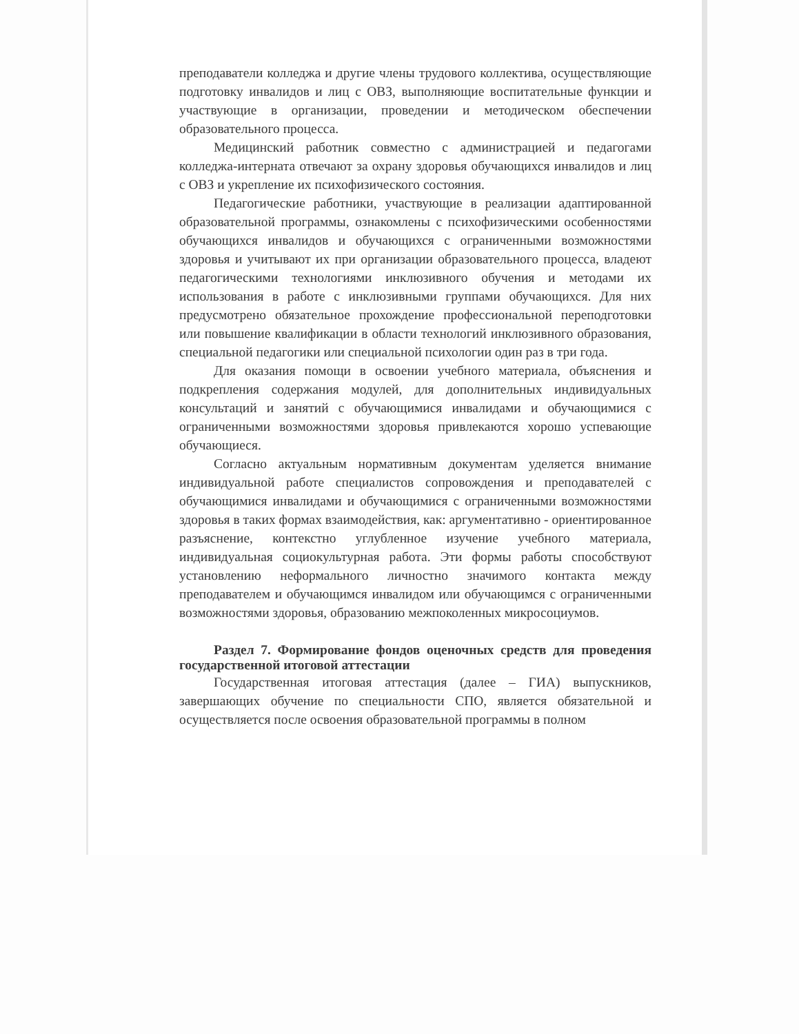преподаватели колледжа и другие члены трудового коллектива, осуществляющие подготовку инвалидов и лиц с ОВЗ, выполняющие воспитательные функции и участвующие в организации, проведении и методическом обеспечении образовательного процесса.
Медицинский работник совместно с администрацией и педагогами колледжа-интерната отвечают за охрану здоровья обучающихся инвалидов и лиц с ОВЗ и укрепление их психофизического состояния.
Педагогические работники, участвующие в реализации адаптированной образовательной программы, ознакомлены с психофизическими особенностями обучающихся инвалидов и обучающихся с ограниченными возможностями здоровья и учитывают их при организации образовательного процесса, владеют педагогическими технологиями инклюзивного обучения и методами их использования в работе с инклюзивными группами обучающихся. Для них предусмотрено обязательное прохождение профессиональной переподготовки или повышение квалификации в области технологий инклюзивного образования, специальной педагогики или специальной психологии один раз в три года.
Для оказания помощи в освоении учебного материала, объяснения и подкрепления содержания модулей, для дополнительных индивидуальных консультаций и занятий с обучающимися инвалидами и обучающимися с ограниченными возможностями здоровья привлекаются хорошо успевающие обучающиеся.
Согласно актуальным нормативным документам уделяется внимание индивидуальной работе специалистов сопровождения и преподавателей с обучающимися инвалидами и обучающимися с ограниченными возможностями здоровья в таких формах взаимодействия, как: аргументативно - ориентированное разъяснение, контекстно углубленное изучение учебного материала, индивидуальная социокультурная работа. Эти формы работы способствуют установлению неформального личностно значимого контакта между преподавателем и обучающимся инвалидом или обучающимся с ограниченными возможностями здоровья, образованию межпоколенных микросоциумов.
Раздел 7. Формирование фондов оценочных средств для проведения государственной итоговой аттестации
Государственная итоговая аттестация (далее – ГИА) выпускников, завершающих обучение по специальности СПО, является обязательной и осуществляется после освоения образовательной программы в полном